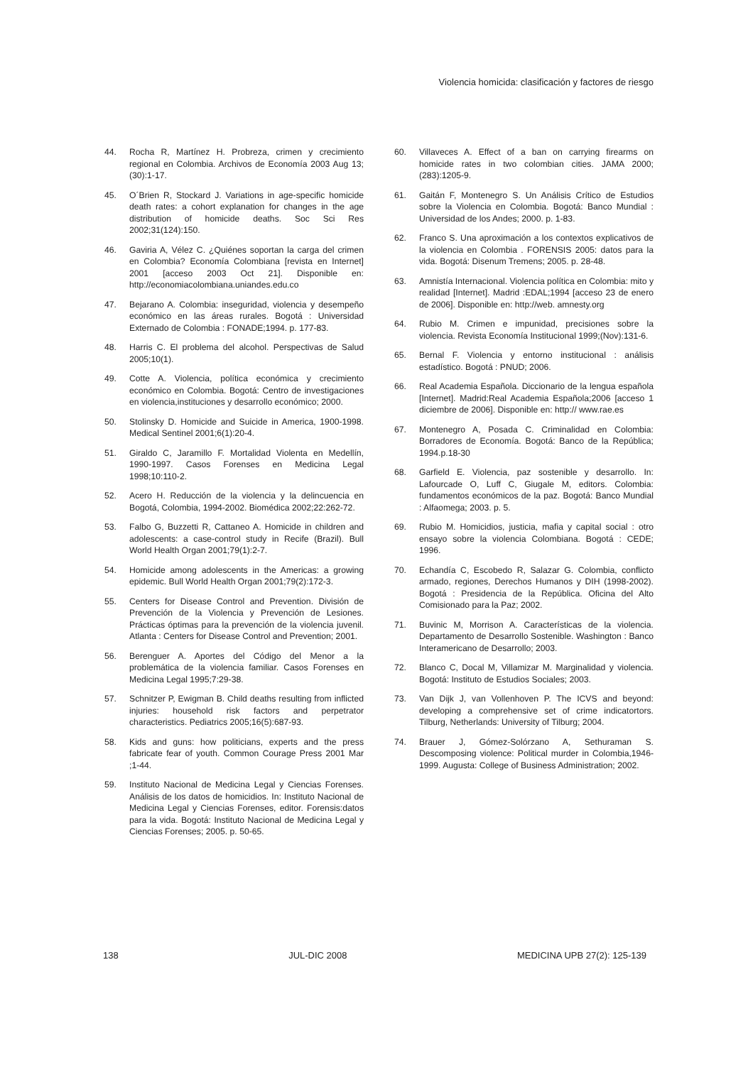Violencia homicida: clasificación y factores de riesgo
44. Rocha R, Martínez H. Probreza, crimen y crecimiento regional en Colombia. Archivos de Economía 2003 Aug 13;(30):1-17.
45. O´Brien R, Stockard J. Variations in age-specific homicide death rates: a cohort explanation for changes in the age distribution of homicide deaths. Soc Sci Res 2002;31(124):150.
46. Gaviria A, Vélez C. ¿Quiénes soportan la carga del crimen en Colombia? Economía Colombiana [revista en Internet] 2001 [acceso 2003 Oct 21]. Disponible en: http://economiacolombiana.uniandes.edu.co
47. Bejarano A. Colombia: inseguridad, violencia y desempeño económico en las áreas rurales. Bogotá : Universidad Externado de Colombia : FONADE;1994. p. 177-83.
48. Harris C. El problema del alcohol. Perspectivas de Salud 2005;10(1).
49. Cotte A. Violencia, política económica y crecimiento económico en Colombia. Bogotá: Centro de investigaciones en violencia,instituciones y desarrollo económico; 2000.
50. Stolinsky D. Homicide and Suicide in America, 1900-1998. Medical Sentinel 2001;6(1):20-4.
51. Giraldo C, Jaramillo F. Mortalidad Violenta en Medellín, 1990-1997. Casos Forenses en Medicina Legal 1998;10:110-2.
52. Acero H. Reducción de la violencia y la delincuencia en Bogotá, Colombia, 1994-2002. Biomédica 2002;22:262-72.
53. Falbo G, Buzzetti R, Cattaneo A. Homicide in children and adolescents: a case-control study in Recife (Brazil). Bull World Health Organ 2001;79(1):2-7.
54. Homicide among adolescents in the Americas: a growing epidemic. Bull World Health Organ 2001;79(2):172-3.
55. Centers for Disease Control and Prevention. División de Prevención de la Violencia y Prevención de Lesiones. Prácticas óptimas para la prevención de la violencia juvenil. Atlanta : Centers for Disease Control and Prevention; 2001.
56. Berenguer A. Aportes del Código del Menor a la problemática de la violencia familiar. Casos Forenses en Medicina Legal 1995;7:29-38.
57. Schnitzer P, Ewigman B. Child deaths resulting from inflicted injuries: household risk factors and perpetrator characteristics. Pediatrics 2005;16(5):687-93.
58. Kids and guns: how politicians, experts and the press fabricate fear of youth. Common Courage Press 2001 Mar ;1-44.
59. Instituto Nacional de Medicina Legal y Ciencias Forenses. Análisis de los datos de homicidios. In: Instituto Nacional de Medicina Legal y Ciencias Forenses, editor. Forensis:datos para la vida. Bogotá: Instituto Nacional de Medicina Legal y Ciencias Forenses; 2005. p. 50-65.
60. Villaveces A. Effect of a ban on carrying firearms on homicide rates in two colombian cities. JAMA 2000;(283):1205-9.
61. Gaitán F, Montenegro S. Un Análisis Crítico de Estudios sobre la Violencia en Colombia. Bogotá: Banco Mundial : Universidad de los Andes; 2000. p. 1-83.
62. Franco S. Una aproximación a los contextos explicativos de la violencia en Colombia . FORENSIS 2005: datos para la vida. Bogotá: Disenum Tremens; 2005. p. 28-48.
63. Amnistía Internacional. Violencia política en Colombia: mito y realidad [Internet]. Madrid :EDAL;1994 [acceso 23 de enero de 2006]. Disponible en: http://web. amnesty.org
64. Rubio M. Crimen e impunidad, precisiones sobre la violencia. Revista Economía Institucional 1999;(Nov):131-6.
65. Bernal F. Violencia y entorno institucional : análisis estadístico. Bogotá : PNUD; 2006.
66. Real Academia Española. Diccionario de la lengua española [Internet]. Madrid:Real Academia Española;2006 [acceso 1 diciembre de 2006]. Disponible en: http:// www.rae.es
67. Montenegro A, Posada C. Criminalidad en Colombia: Borradores de Economía. Bogotá: Banco de la República; 1994.p.18-30
68. Garfield E. Violencia, paz sostenible y desarrollo. In: Lafourcade O, Luff C, Giugale M, editors. Colombia: fundamentos económicos de la paz. Bogotá: Banco Mundial : Alfaomega; 2003. p. 5.
69. Rubio M. Homicidios, justicia, mafia y capital social : otro ensayo sobre la violencia Colombiana. Bogotá : CEDE; 1996.
70. Echandía C, Escobedo R, Salazar G. Colombia, conflicto armado, regiones, Derechos Humanos y DIH (1998-2002). Bogotá : Presidencia de la República. Oficina del Alto Comisionado para la Paz; 2002.
71. Buvinic M, Morrison A. Características de la violencia. Departamento de Desarrollo Sostenible. Washington : Banco Interamericano de Desarrollo; 2003.
72. Blanco C, Docal M, Villamizar M. Marginalidad y violencia. Bogotá: Instituto de Estudios Sociales; 2003.
73. Van Dijk J, van Vollenhoven P. The ICVS and beyond: developing a comprehensive set of crime indicatortors. Tilburg, Netherlands: University of Tilburg; 2004.
74. Brauer J, Gómez-Solórzano A, Sethuraman S. Descomposing violence: Political murder in Colombia,1946-1999. Augusta: College of Business Administration; 2002.
138 JUL-DIC 2008 MEDICINA UPB 27(2): 125-139